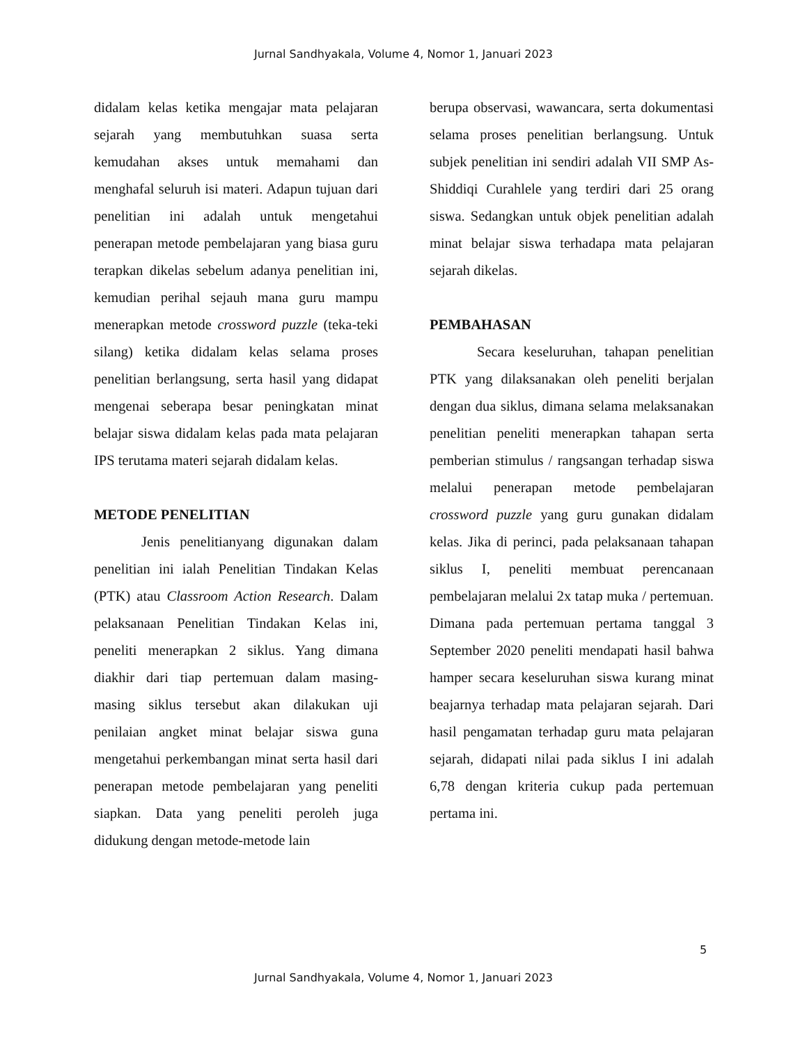Jurnal Sandhyakala, Volume 4, Nomor 1, Januari 2023
didalam kelas ketika mengajar mata pelajaran sejarah yang membutuhkan suasa serta kemudahan akses untuk memahami dan menghafal seluruh isi materi. Adapun tujuan dari penelitian ini adalah untuk mengetahui penerapan metode pembelajaran yang biasa guru terapkan dikelas sebelum adanya penelitian ini, kemudian perihal sejauh mana guru mampu menerapkan metode crossword puzzle (teka-teki silang) ketika didalam kelas selama proses penelitian berlangsung, serta hasil yang didapat mengenai seberapa besar peningkatan minat belajar siswa didalam kelas pada mata pelajaran IPS terutama materi sejarah didalam kelas.
METODE PENELITIAN
Jenis penelitianyang digunakan dalam penelitian ini ialah Penelitian Tindakan Kelas (PTK) atau Classroom Action Research. Dalam pelaksanaan Penelitian Tindakan Kelas ini, peneliti menerapkan 2 siklus. Yang dimana diakhir dari tiap pertemuan dalam masing-masing siklus tersebut akan dilakukan uji penilaian angket minat belajar siswa guna mengetahui perkembangan minat serta hasil dari penerapan metode pembelajaran yang peneliti siapkan. Data yang peneliti peroleh juga didukung dengan metode-metode lain
berupa observasi, wawancara, serta dokumentasi selama proses penelitian berlangsung. Untuk subjek penelitian ini sendiri adalah VII SMP As-Shiddiqi Curahlele yang terdiri dari 25 orang siswa. Sedangkan untuk objek penelitian adalah minat belajar siswa terhadapa mata pelajaran sejarah dikelas.
PEMBAHASAN
Secara keseluruhan, tahapan penelitian PTK yang dilaksanakan oleh peneliti berjalan dengan dua siklus, dimana selama melaksanakan penelitian peneliti menerapkan tahapan serta pemberian stimulus / rangsangan terhadap siswa melalui penerapan metode pembelajaran crossword puzzle yang guru gunakan didalam kelas. Jika di perinci, pada pelaksanaan tahapan siklus I, peneliti membuat perencanaan pembelajaran melalui 2x tatap muka / pertemuan. Dimana pada pertemuan pertama tanggal 3 September 2020 peneliti mendapati hasil bahwa hamper secara keseluruhan siswa kurang minat beajarnya terhadap mata pelajaran sejarah. Dari hasil pengamatan terhadap guru mata pelajaran sejarah, didapati nilai pada siklus I ini adalah 6,78 dengan kriteria cukup pada pertemuan pertama ini.
5
Jurnal Sandhyakala, Volume 4, Nomor 1, Januari 2023